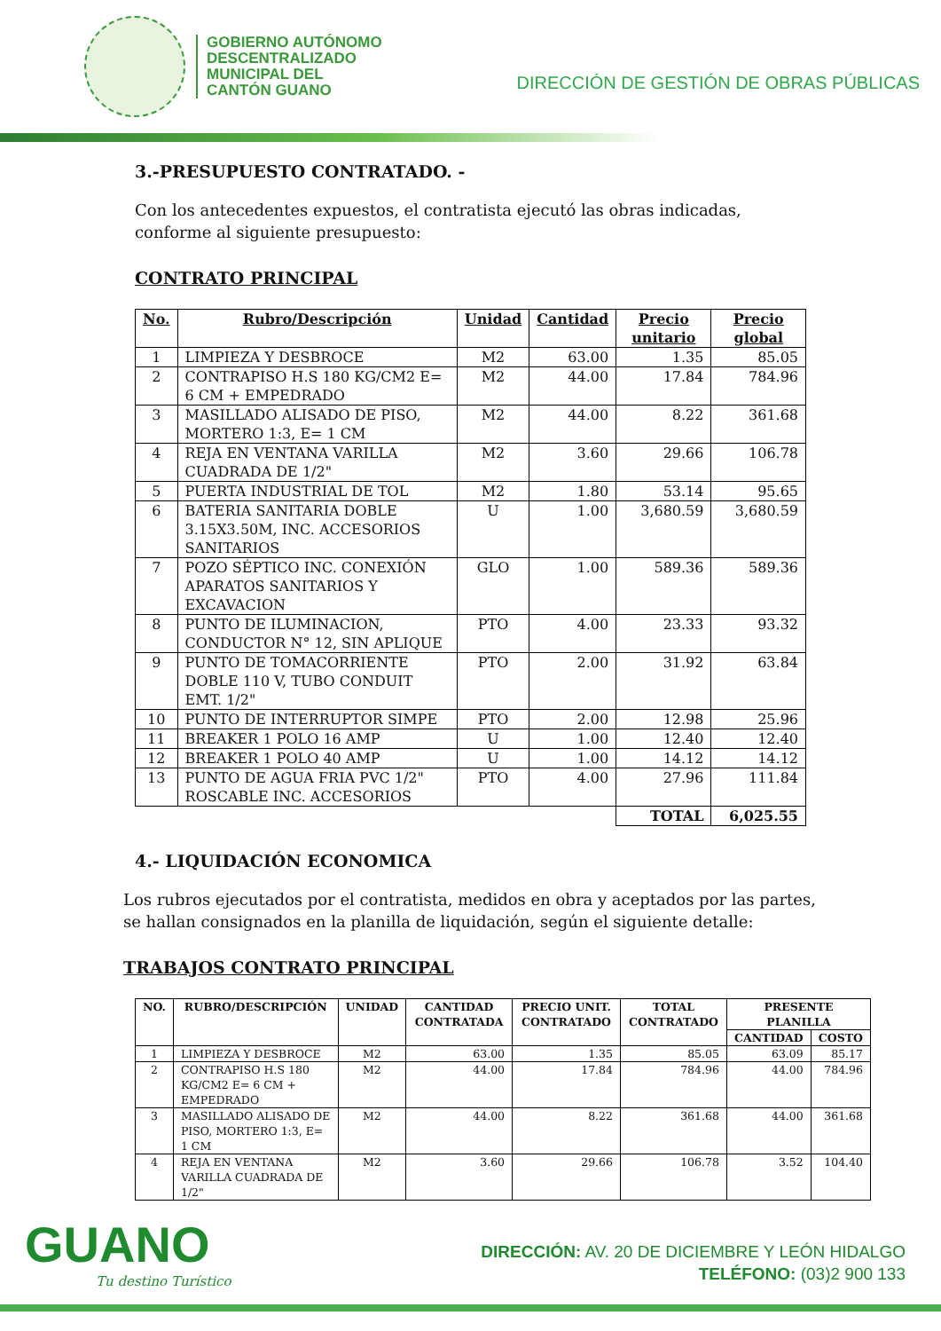GOBIERNO AUTÓNOMO
DESCENTRALIZADO
MUNICIPAL DEL
CANTÓN GUANO
DIRECCIÓN DE GESTIÓN DE OBRAS PÚBLICAS
3.-PRESUPUESTO CONTRATADO. -
Con los antecedentes expuestos, el contratista ejecutó las obras indicadas, conforme al siguiente presupuesto:
CONTRATO PRINCIPAL
| No. | Rubro/Descripción | Unidad | Cantidad | Precio unitario | Precio global |
| --- | --- | --- | --- | --- | --- |
| 1 | LIMPIEZA Y DESBROCE | M2 | 63.00 | 1.35 | 85.05 |
| 2 | CONTRAPISO H.S 180 KG/CM2 E= 6 CM + EMPEDRADO | M2 | 44.00 | 17.84 | 784.96 |
| 3 | MASILLADO ALISADO DE PISO, MORTERO 1:3, E= 1 CM | M2 | 44.00 | 8.22 | 361.68 |
| 4 | REJA EN VENTANA VARILLA CUADRADA DE 1/2" | M2 | 3.60 | 29.66 | 106.78 |
| 5 | PUERTA INDUSTRIAL DE TOL | M2 | 1.80 | 53.14 | 95.65 |
| 6 | BATERIA SANITARIA DOBLE 3.15X3.50M, INC. ACCESORIOS SANITARIOS | U | 1.00 | 3,680.59 | 3,680.59 |
| 7 | POZO SÉPTICO INC. CONEXIÓN APARATOS SANITARIOS Y EXCAVACION | GLO | 1.00 | 589.36 | 589.36 |
| 8 | PUNTO DE ILUMINACION, CONDUCTOR N° 12, SIN APLIQUE | PTO | 4.00 | 23.33 | 93.32 |
| 9 | PUNTO DE TOMACORRIENTE DOBLE 110 V, TUBO CONDUIT EMT. 1/2" | PTO | 2.00 | 31.92 | 63.84 |
| 10 | PUNTO DE INTERRUPTOR SIMPE | PTO | 2.00 | 12.98 | 25.96 |
| 11 | BREAKER 1 POLO 16 AMP | U | 1.00 | 12.40 | 12.40 |
| 12 | BREAKER 1 POLO 40 AMP | U | 1.00 | 14.12 | 14.12 |
| 13 | PUNTO DE AGUA FRIA PVC 1/2" ROSCABLE INC. ACCESORIOS | PTO | 4.00 | 27.96 | 111.84 |
| | | | | TOTAL | 6,025.55 |
4.- LIQUIDACIÓN ECONOMICA
Los rubros ejecutados por el contratista, medidos en obra y aceptados por las partes, se hallan consignados en la planilla de liquidación, según el siguiente detalle:
TRABAJOS CONTRATO PRINCIPAL
| NO. | RUBRO/DESCRIPCIÓN | UNIDAD | CANTIDAD CONTRATADA | PRECIO UNIT. CONTRATADO | TOTAL CONTRATADO | PRESENTE PLANILLA | |
| --- | --- | --- | --- | --- | --- | --- | --- |
| | | | | | | CANTIDAD | COSTO |
| 1 | LIMPIEZA Y DESBROCE | M2 | 63.00 | 1.35 | 85.05 | 63.09 | 85.17 |
| 2 | CONTRAPISO H.S 180 KG/CM2 E= 6 CM + EMPEDRADO | M2 | 44.00 | 17.84 | 784.96 | 44.00 | 784.96 |
| 3 | MASILLADO ALISADO DE PISO, MORTERO 1:3, E= 1 CM | M2 | 44.00 | 8.22 | 361.68 | 44.00 | 361.68 |
| 4 | REJA EN VENTANA VARILLA CUADRADA DE 1/2" | M2 | 3.60 | 29.66 | 106.78 | 3.52 | 104.40 |
GUANO
Tu destino Turístico
DIRECCIÓN: AV. 20 DE DICIEMBRE Y LEÓN HIDALGO
TELÉFONO: (03)2 900 133